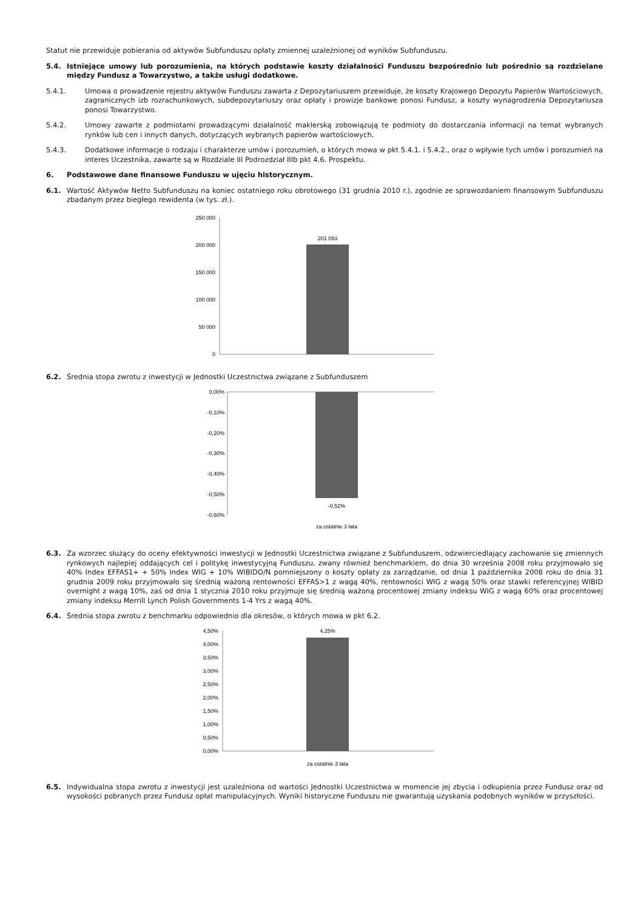Statut nie przewiduje pobierania od aktywów Subfunduszu opłaty zmiennej uzależnionej od wyników Subfunduszu.
5.4. Istniejące umowy lub porozumienia, na których podstawie koszty działalności Funduszu bezpośrednio lub pośrednio są rozdzielane między Fundusz a Towarzystwo, a także usługi dodatkowe.
5.4.1. Umowa o prowadzenie rejestru aktywów Funduszu zawarta z Depozytariuszem przewiduje, że koszty Krajowego Depozytu Papierów Wartościowych, zagranicznych izb rozrachunkowych, subdepozytariuszy oraz opłaty i prowizje bankowe ponosi Fundusz, a koszty wynagrodzenia Depozytariusza ponosi Towarzystwo.
5.4.2. Umowy zawarte z podmiotami prowadzącymi działalność maklerską zobowiązują te podmioty do dostarczania informacji na temat wybranych rynków lub cen i innych danych, dotyczących wybranych papierów wartościowych.
5.4.3. Dodatkowe informacje o rodzaju i charakterze umów i porozumień, o których mowa w pkt 5.4.1. i 5.4.2., oraz o wpływie tych umów i porozumień na interes Uczestnika, zawarte są w Rozdziale III Podrozdział IIIb pkt 4.6. Prospektu.
6. Podstawowe dane finansowe Funduszu w ujęciu historycznym.
6.1. Wartość Aktywów Netto Subfunduszu na koniec ostatniego roku obrotowego (31 grudnia 2010 r.), zgodnie ze sprawozdaniem finansowym Subfunduszu zbadanym przez biegłego rewidenta (w tys. zł.).
250 000
200 000
150 000
100 000
50 000
0
201 093
6.2. Średnia stopa zwrotu z inwestycji w Jednostki Uczestnictwa związane z Subfunduszem
0,00%
-0,10%
-0,20%
-0,30%
-0,40%
-0,50%
-0,60%
-0,52%
za ostatnie 3 lata
6.3. Za wzorzec służący do oceny efektywności inwestycji w Jednostki Uczestnictwa związane z Subfunduszem, odzwierciedlający zachowanie się zmiennych rynkowych najlepiej oddających cel i politykę inwestycyjną Funduszu, zwany również benchmarkiem, do dnia 30 września 2008 roku przyjmowało się 40% Index EFFAS1+ + 50% Index WIG + 10% WIBIDO/N pomniejszony o koszty opłaty za zarządzanie, od dnia 1 października 2008 roku do dnia 31 grudnia 2009 roku przyjmowało się średnią ważoną rentowności EFFAS>1 z wagą 40%, rentowności WIG z wagą 50% oraz stawki referencyjnej WIBID overnight z wagą 10%, zaś od dnia 1 stycznia 2010 roku przyjmuje się średnią ważoną procentowej zmiany indeksu WIG z wagą 60% oraz procentowej zmiany indeksu Merrill Lynch Polish Governments 1-4 Yrs z wagą 40%.
6.4. Średnia stopa zwrotu z benchmarku odpowiednio dla okresów, o których mowa w pkt 6.2.
4,50%
4,00%
3,50%
3,00%
2,50%
2,00%
1,50%
1,00%
0,50%
0,00%
4,25%
za ostatnie 3 lata
6.5. Indywidualna stopa zwrotu z inwestycji jest uzależniona od wartości Jednostki Uczestnictwa w momencie jej zbycia i odkupienia przez Fundusz oraz od wysokości pobranych przez Fundusz opłat manipulacyjnych. Wyniki historyczne Funduszu nie gwarantują uzyskania podobnych wyników w przyszłości.